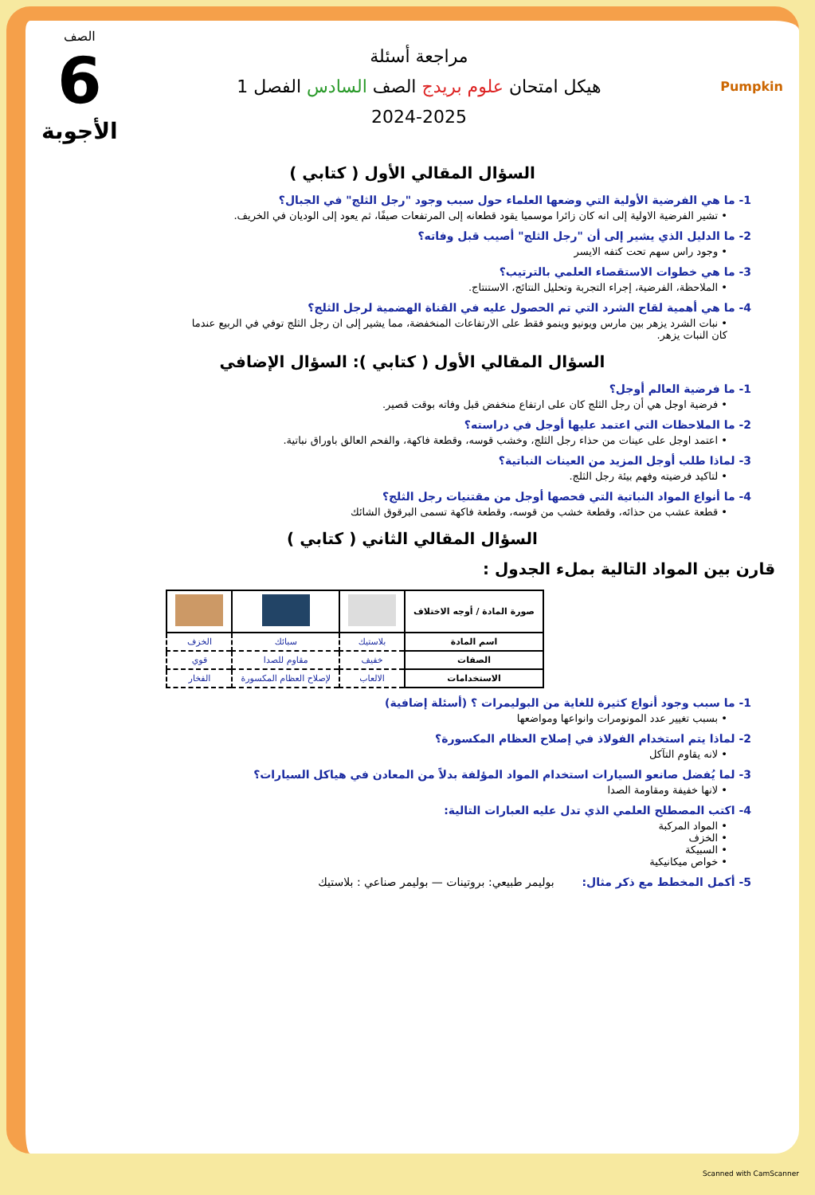Pumpkin
مراجعة أسئلة
هيكل امتحان علوم بريدج الصف السادس الفصل 1
2024-2025
الصف
6
الأجوبة
السؤال المقالي الأول ( كتابي )
1- ما هي الفرضية الأولية التي وضعها العلماء حول سبب وجود "رجل الثلج" في الجبال؟
• تشير الفرضية الاولية إلى انه كان زائرا موسميا يقود قطعانه إلى المرتفعات صيفًا، ثم يعود إلى الوديان في الخريف.
2- ما الدليل الذي يشير إلى أن "رجل الثلج" أصيب قبل وفاته؟
• وجود راس سهم تحت كتفه الايسر
3- ما هي خطوات الاستقصاء العلمي بالترتيب؟
• الملاحظة، الفرضية، إجراء التجربة وتحليل النتائج، الاستنتاج.
4- ما هي أهمية لقاح الشرد التي تم الحصول عليه في القناة الهضمية لرجل الثلج؟
• نبات الشرد يزهر بين مارس ويونيو وينمو فقط على الارتفاعات المنخفضة، مما يشير إلى ان رجل الثلج توفي في الربيع عندما كان النبات يزهر.
السؤال المقالي الأول ( كتابي ): السؤال الإضافي
1- ما فرضية العالم أوجل؟
• فرضية اوجل هي أن رجل الثلج كان على ارتفاع منخفض قبل وفاته بوقت قصير.
2- ما الملاحظات التي اعتمد عليها أوجل في دراسته؟
• اعتمد اوجل على عينات من حذاء رجل الثلج، وخشب قوسه، وقطعة فاكهة، والفحم العالق باوراق نباتية.
3- لماذا طلب أوجل المزيد من العينات النباتية؟
• لتاكيد فرضيته وفهم بيئة رجل الثلج.
4- ما أنواع المواد النباتية التي فحصها أوجل من مقتنيات رجل الثلج؟
• قطعة عشب من حذائه، وقطعة خشب من قوسه، وقطعة فاكهة تسمى البرقوق الشائك
السؤال المقالي الثاني ( كتابي )
قارن بين المواد التالية بملء الجدول :
| صورة المادة / أوجه الاختلاف | | | |
| اسم المادة | بلاستيك | سبائك | الخزف |
| الصفات | خفيف | مقاوم للصدا | قوي |
| الاستخدامات | الالعاب | لإصلاح العظام المكسورة | الفخار |
1- ما سبب وجود أنواع كثيرة للغاية من البوليمرات ؟ (أسئلة إضافية)
• بسبب تغيير عدد المونومرات وانواعها ومواضعها
2- لماذا يتم استخدام الفولاذ في إصلاح العظام المكسورة؟
• لانه يقاوم التآكل
3- لما يُفضل صانعو السيارات استخدام المواد المؤلفة بدلاً من المعادن في هياكل السيارات؟
• لانها خفيفة ومقاومة الصدا
4- اكتب المصطلح العلمي الذي تدل عليه العبارات التالية:
• المواد المركبة
• الخزف
• السبيكة
• خواص ميكانيكية
5- أكمل المخطط مع ذكر مثال: بوليمر طبيعي: بروتينات — بوليمر صناعي : بلاستيك
Scanned with CamScanner